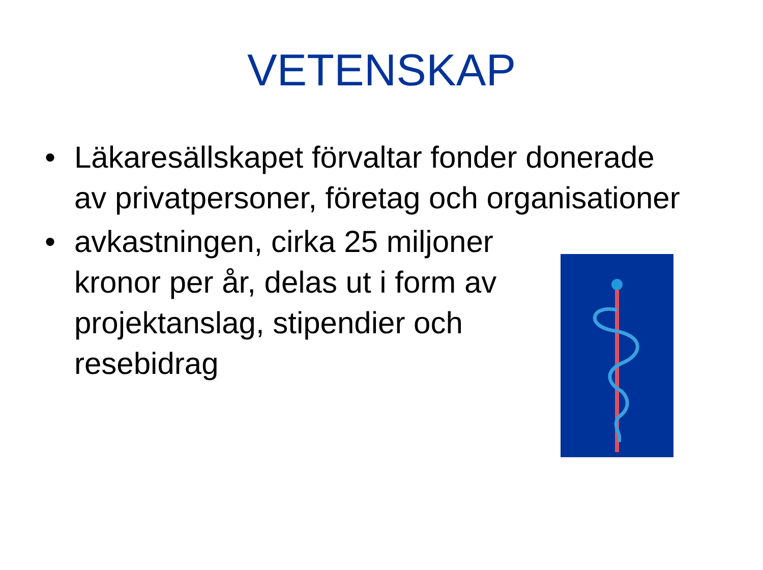VETENSKAP
• Läkaresällskapet förvaltar fonder donerade av privatpersoner, företag och organisationer
• avkastningen, cirka 25 miljoner kronor per år, delas ut i form av projektanslag, stipendier och resebidrag